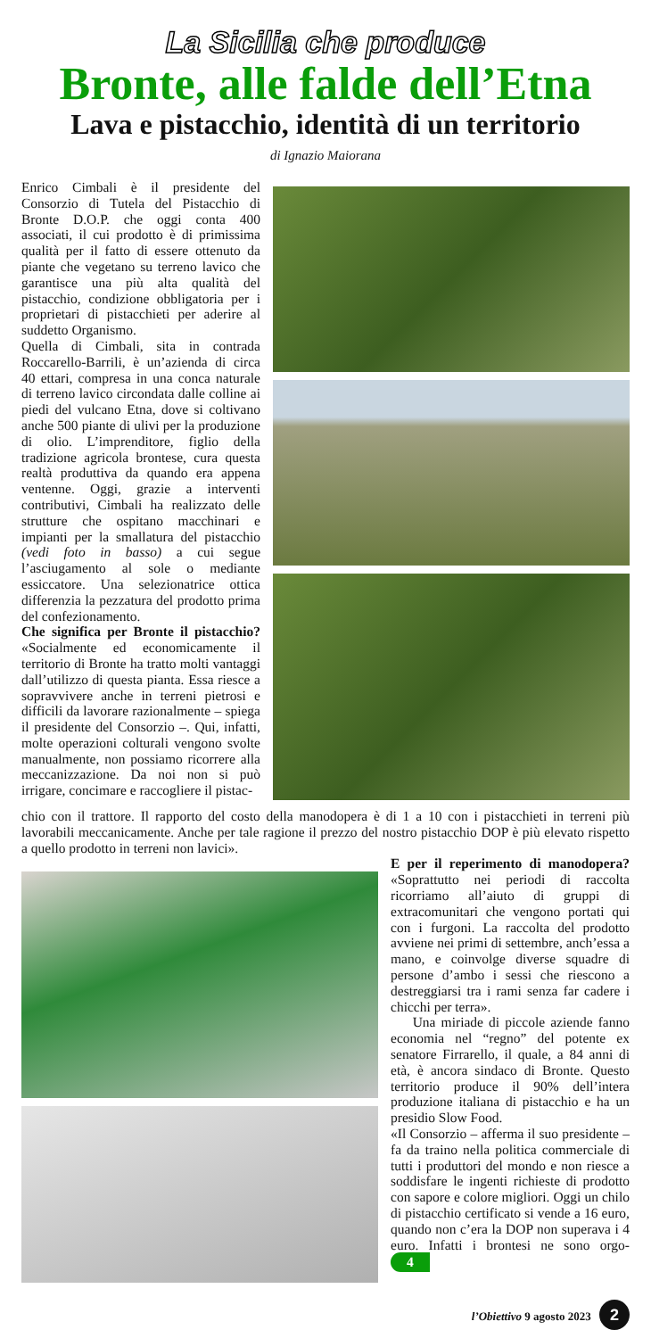La Sicilia che produce
Bronte, alle falde dell’Etna
Lava e pistacchio, identità di un territorio
di Ignazio Maiorana
Enrico Cimbali è il presidente del Consorzio di Tutela del Pistacchio di Bronte D.O.P. che oggi conta 400 associati, il cui prodotto è di primissima qualità per il fatto di essere ottenuto da piante che vegetano su terreno lavico che garantisce una più alta qualità del pistacchio, condizione obbligatoria per i proprietari di pistacchieti per aderire al suddetto Organismo.
Quella di Cimbali, sita in contrada Roccarello-Barrili, è un’azienda di circa 40 ettari, compresa in una conca naturale di terreno lavico circondata dalle colline ai piedi del vulcano Etna, dove si coltivano anche 500 piante di ulivi per la produzione di olio. L’imprenditore, figlio della tradizione agricola brontese, cura questa realtà produttiva da quando era appena ventenne. Oggi, grazie a interventi contributivi, Cimbali ha realizzato delle strutture che ospitano macchinari e impianti per la smallatura del pistacchio (vedi foto in basso) a cui segue l’asciugamento al sole o mediante essiccatore. Una selezionatrice ottica differenzia la pezzatura del prodotto prima del confezionamento.
Che significa per Bronte il pistacchio? «Socialmente ed economicamente il territorio di Bronte ha tratto molti vantaggi dall’utilizzo di questa pianta. Essa riesce a sopravvivere anche in terreni pietrosi e difficili da lavorare razionalmente – spiega il presidente del Consorzio –. Qui, infatti, molte operazioni colturali vengono svolte manualmente, non possiamo ricorrere alla meccanizzazione. Da noi non si può irrigare, concimare e raccogliere il pistac-
chio con il trattore. Il rapporto del costo della manodopera è di 1 a 10 con i pistacchieti in terreni più lavorabili meccanicamente. Anche per tale ragione il prezzo del nostro pistacchio DOP è più elevato rispetto a quello prodotto in terreni non lavici».
E per il reperimento di manodopera? «Soprattutto nei periodi di raccolta ricorriamo all’aiuto di gruppi di extracomunitari che vengono portati qui con i furgoni. La raccolta del prodotto avviene nei primi di settembre, anch’essa a mano, e coinvolge diverse squadre di persone d’ambo i sessi che riescono a destreggiarsi tra i rami senza far cadere i chicchi per terra».
Una miriade di piccole aziende fanno economia nel “regno” del potente ex senatore Firrarello, il quale, a 84 anni di età, è ancora sindaco di Bronte. Questo territorio produce il 90% dell’intera produzione italiana di pistacchio e ha un presidio Slow Food.
«Il Consorzio – afferma il suo presidente – fa da traino nella politica commerciale di tutti i produttori del mondo e non riesce a soddisfare le ingenti richieste di prodotto con sapore e colore migliori. Oggi un chilo di pistacchio certificato si vende a 16 euro, quando non c’era la DOP non superava i 4 euro. Infatti i brontesi ne sono orgo- 4
l’Obiettivo 9 agosto 2023 2